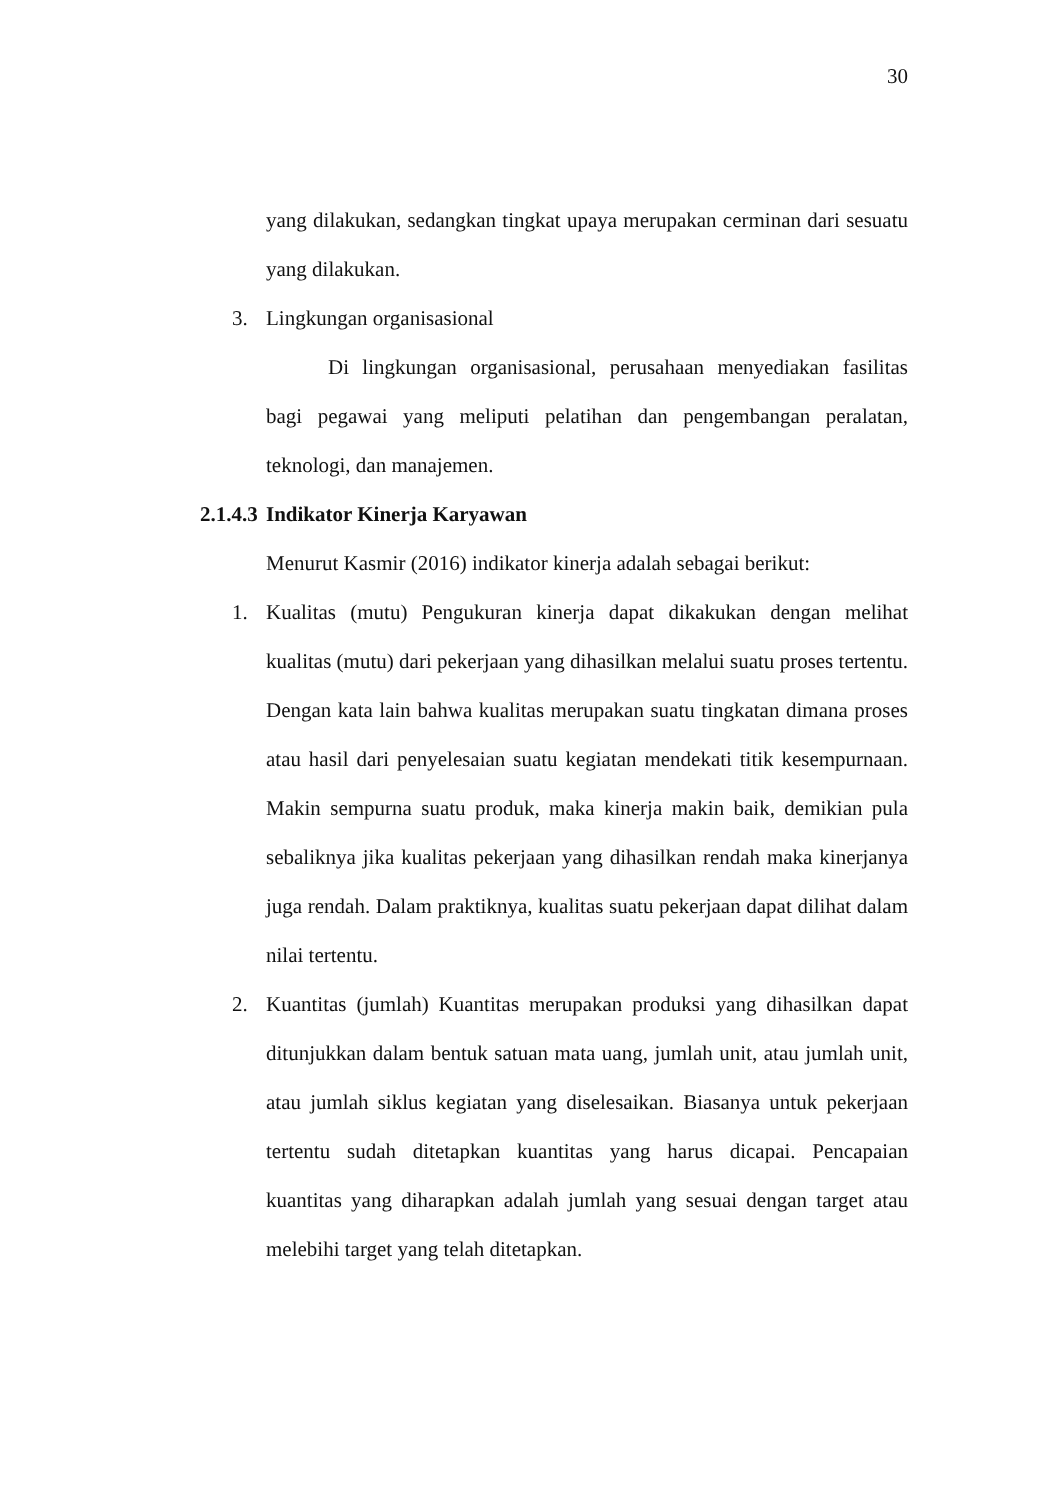30
yang dilakukan, sedangkan tingkat upaya merupakan cerminan dari sesuatu yang dilakukan.
3. Lingkungan organisasional
Di lingkungan organisasional, perusahaan menyediakan fasilitas bagi pegawai yang meliputi pelatihan dan pengembangan peralatan, teknologi, dan manajemen.
2.1.4.3 Indikator Kinerja Karyawan
Menurut Kasmir (2016) indikator kinerja adalah sebagai berikut:
1. Kualitas (mutu) Pengukuran kinerja dapat dikakukan dengan melihat kualitas (mutu) dari pekerjaan yang dihasilkan melalui suatu proses tertentu. Dengan kata lain bahwa kualitas merupakan suatu tingkatan dimana proses atau hasil dari penyelesaian suatu kegiatan mendekati titik kesempurnaan. Makin sempurna suatu produk, maka kinerja makin baik, demikian pula sebaliknya jika kualitas pekerjaan yang dihasilkan rendah maka kinerjanya juga rendah. Dalam praktiknya, kualitas suatu pekerjaan dapat dilihat dalam nilai tertentu.
2. Kuantitas (jumlah) Kuantitas merupakan produksi yang dihasilkan dapat ditunjukkan dalam bentuk satuan mata uang, jumlah unit, atau jumlah unit, atau jumlah siklus kegiatan yang diselesaikan. Biasanya untuk pekerjaan tertentu sudah ditetapkan kuantitas yang harus dicapai. Pencapaian kuantitas yang diharapkan adalah jumlah yang sesuai dengan target atau melebihi target yang telah ditetapkan.